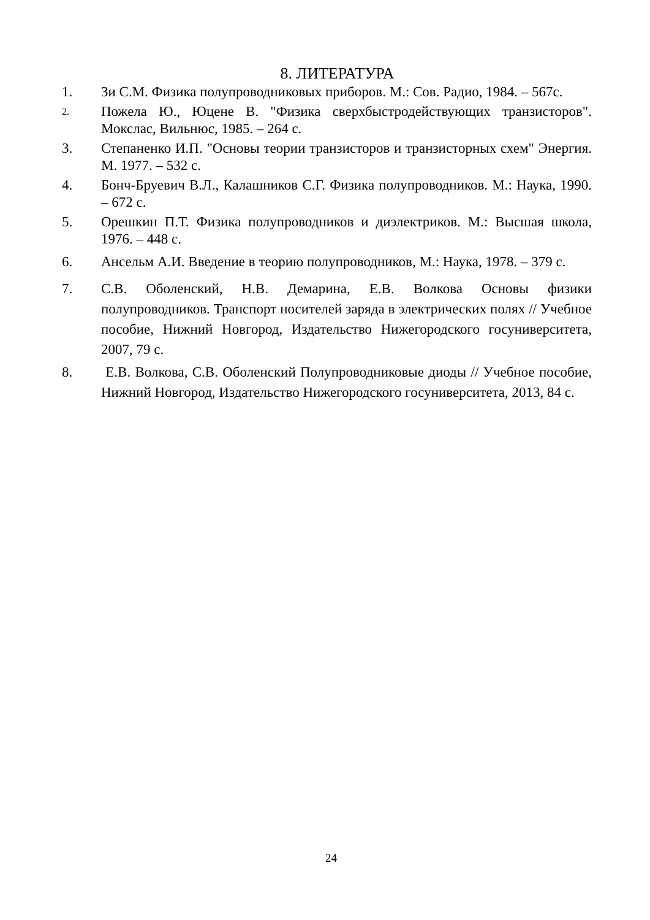8. ЛИТЕРАТУРА
1. Зи С.М. Физика полупроводниковых приборов. М.: Сов. Радио, 1984. – 567с.
2.
Пожела Ю., Юцене В. "Физика сверхбыстродействующих транзисторов". Мокслас, Вильнюс, 1985. – 264 с.
3. Степаненко И.П. "Основы теории транзисторов и транзисторных схем" Энергия. М. 1977. – 532 с.
4. Бонч-Бруевич В.Л., Калашников С.Г. Физика полупроводников. М.: Наука, 1990. – 672 с.
5. Орешкин П.Т. Физика полупроводников и диэлектриков. М.: Высшая школа, 1976. – 448 с.
6. Ансельм А.И. Введение в теорию полупроводников, М.: Наука, 1978. – 379 с.
7. С.В. Оболенский, Н.В. Демарина, Е.В. Волкова Основы физики полупроводников. Транспорт носителей заряда в электрических полях // Учебное пособие, Нижний Новгород, Издательство Нижегородского госуниверситета, 2007, 79 с.
8. Е.В. Волкова, С.В. Оболенский Полупроводниковые диоды // Учебное пособие, Нижний Новгород, Издательство Нижегородского госуниверситета, 2013, 84 с.
24